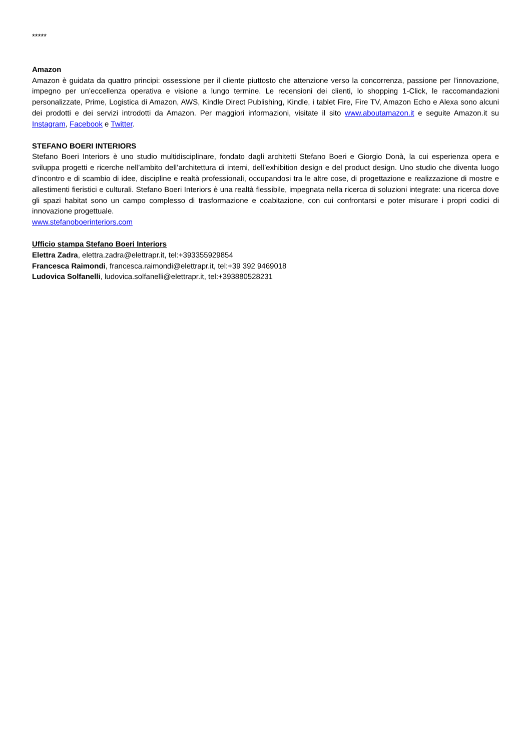*****
Amazon
Amazon è guidata da quattro principi: ossessione per il cliente piuttosto che attenzione verso la concorrenza, passione per l’innovazione, impegno per un’eccellenza operativa e visione a lungo termine. Le recensioni dei clienti, lo shopping 1-Click, le raccomandazioni personalizzate, Prime, Logistica di Amazon, AWS, Kindle Direct Publishing, Kindle, i tablet Fire, Fire TV, Amazon Echo e Alexa sono alcuni dei prodotti e dei servizi introdotti da Amazon. Per maggiori informazioni, visitate il sito www.aboutamazon.it e seguite Amazon.it su Instagram, Facebook e Twitter.
STEFANO BOERI INTERIORS
Stefano Boeri Interiors è uno studio multidisciplinare, fondato dagli architetti Stefano Boeri e Giorgio Donà, la cui esperienza opera e sviluppa progetti e ricerche nell’ambito dell’architettura di interni, dell’exhibition design e del product design. Uno studio che diventa luogo d’incontro e di scambio di idee, discipline e realtà professionali, occupandosi tra le altre cose, di progettazione e realizzazione di mostre e allestimenti fieristici e culturali. Stefano Boeri Interiors è una realtà flessibile, impegnata nella ricerca di soluzioni integrate: una ricerca dove gli spazi habitat sono un campo complesso di trasformazione e coabitazione, con cui confrontarsi e poter misurare i propri codici di innovazione progettuale.
www.stefanoboerinteriors.com
Ufficio stampa Stefano Boeri Interiors
Elettra Zadra, elettra.zadra@elettrapr.it, tel:+393355929854
Francesca Raimondi, francesca.raimondi@elettrapr.it, tel:+39 392 9469018
Ludovica Solfanelli, ludovica.solfanelli@elettrapr.it, tel:+393880528231